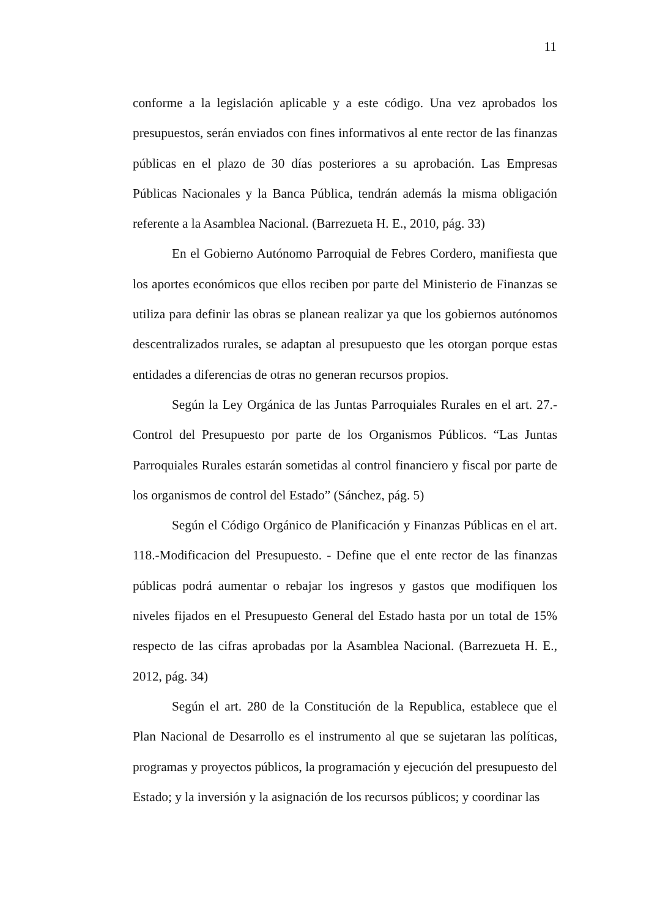11
conforme a la legislación aplicable y a este código. Una vez aprobados los presupuestos, serán enviados con fines informativos al ente rector de las finanzas públicas en el plazo de 30 días posteriores a su aprobación. Las Empresas Públicas Nacionales y la Banca Pública, tendrán además la misma obligación referente a la Asamblea Nacional. (Barrezueta H. E., 2010, pág. 33)
En el Gobierno Autónomo Parroquial de Febres Cordero, manifiesta que los aportes económicos que ellos reciben por parte del Ministerio de Finanzas se utiliza para definir las obras se planean realizar ya que los gobiernos autónomos descentralizados rurales, se adaptan al presupuesto que les otorgan porque estas entidades a diferencias de otras no generan recursos propios.
Según la Ley Orgánica de las Juntas Parroquiales Rurales en el art. 27.- Control del Presupuesto por parte de los Organismos Públicos. “Las Juntas Parroquiales Rurales estarán sometidas al control financiero y fiscal por parte de los organismos de control del Estado” (Sánchez, pág. 5)
Según el Código Orgánico de Planificación y Finanzas Públicas en el art. 118.-Modificacion del Presupuesto. - Define que el ente rector de las finanzas públicas podrá aumentar o rebajar los ingresos y gastos que modifiquen los niveles fijados en el Presupuesto General del Estado hasta por un total de 15% respecto de las cifras aprobadas por la Asamblea Nacional. (Barrezueta H. E., 2012, pág. 34)
Según el art. 280 de la Constitución de la Republica, establece que el Plan Nacional de Desarrollo es el instrumento al que se sujetaran las políticas, programas y proyectos públicos, la programación y ejecución del presupuesto del Estado; y la inversión y la asignación de los recursos públicos; y coordinar las